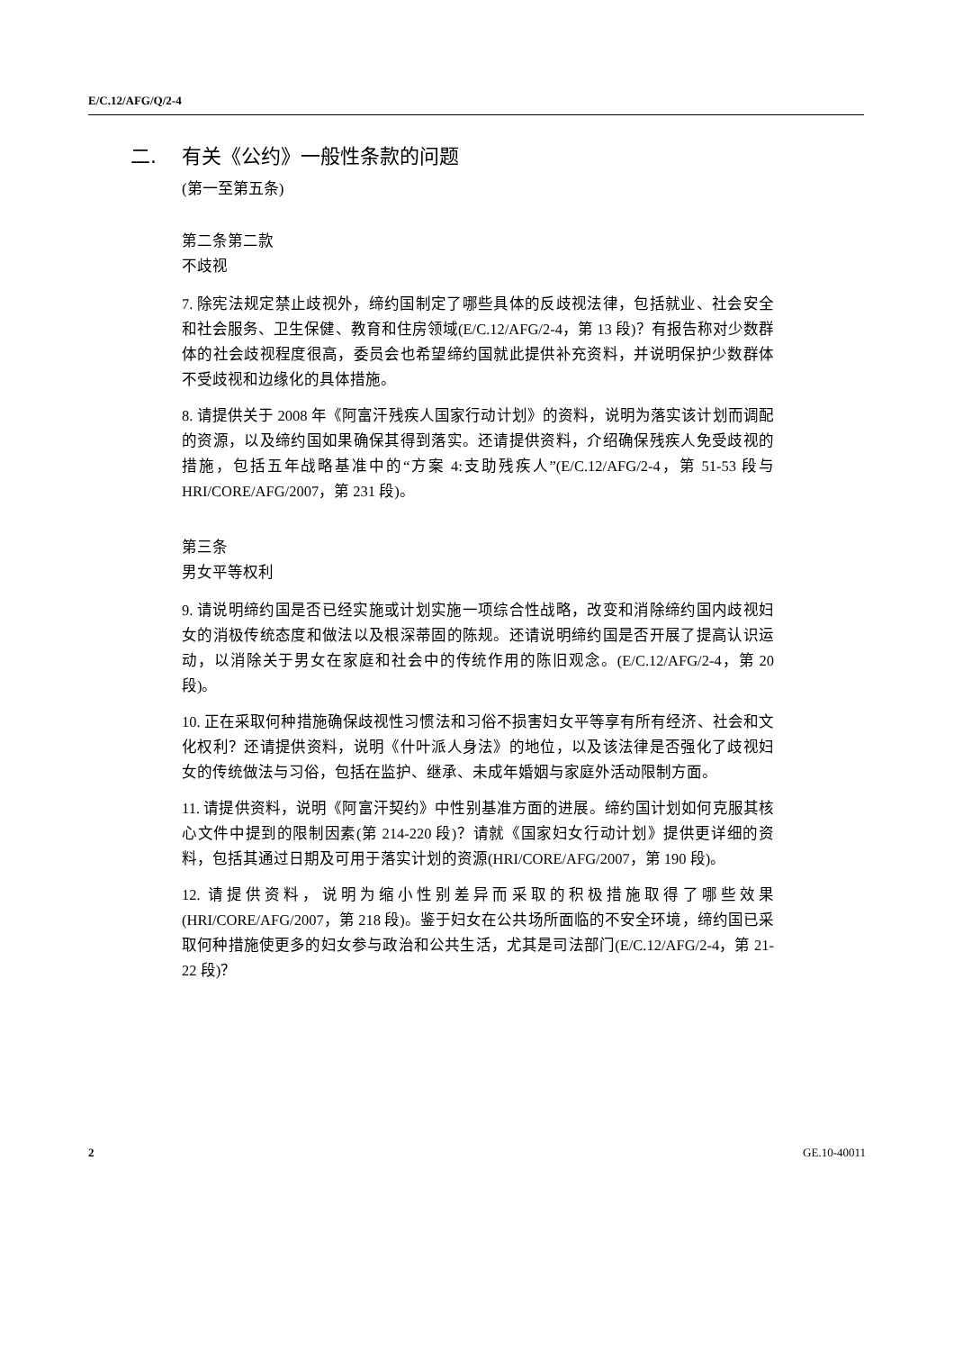E/C.12/AFG/Q/2-4
二. 有关《公约》一般性条款的问题
(第一至第五条)
第二条第二款
不歧视
7. 除宪法规定禁止歧视外，缔约国制定了哪些具体的反歧视法律，包括就业、社会安全和社会服务、卫生保健、教育和住房领域(E/C.12/AFG/2-4，第 13 段)？有报告称对少数群体的社会歧视程度很高，委员会也希望缔约国就此提供补充资料，并说明保护少数群体不受歧视和边缘化的具体措施。
8. 请提供关于 2008 年《阿富汗残疾人国家行动计划》的资料，说明为落实该计划而调配的资源，以及缔约国如果确保其得到落实。还请提供资料，介绍确保残疾人免受歧视的措施，包括五年战略基准中的“方案 4:支助残疾人”(E/C.12/AFG/2-4，第 51-53 段与 HRI/CORE/AFG/2007，第 231 段)。
第三条
男女平等权利
9. 请说明缔约国是否已经实施或计划实施一项综合性战略，改变和消除缔约国内歧视妇女的消极传统态度和做法以及根深蒂固的陈规。还请说明缔约国是否开展了提高认识运动，以消除关于男女在家庭和社会中的传统作用的陈旧观念。(E/C.12/AFG/2-4，第 20 段)。
10. 正在采取何种措施确保歧视性习惯法和习俗不损害妇女平等享有所有经济、社会和文化权利？还请提供资料，说明《什叶派人身法》的地位，以及该法律是否强化了歧视妇女的传统做法与习俗，包括在监护、继承、未成年婚姻与家庭外活动限制方面。
11. 请提供资料，说明《阿富汗契约》中性别基准方面的进展。缔约国计划如何克服其核心文件中提到的限制因素(第 214-220 段)？请就《国家妇女行动计划》提供更详细的资料，包括其通过日期及可用于落实计划的资源(HRI/CORE/AFG/2007，第 190 段)。
12. 请提供资料，说明为缩小性别差异而采取的积极措施取得了哪些效果(HRI/CORE/AFG/2007，第 218 段)。鉴于妇女在公共场所面临的不安全环境，缔约国已采取何种措施使更多的妇女参与政治和公共生活，尤其是司法部门(E/C.12/AFG/2-4，第 21-22 段)？
2 GE.10-40011